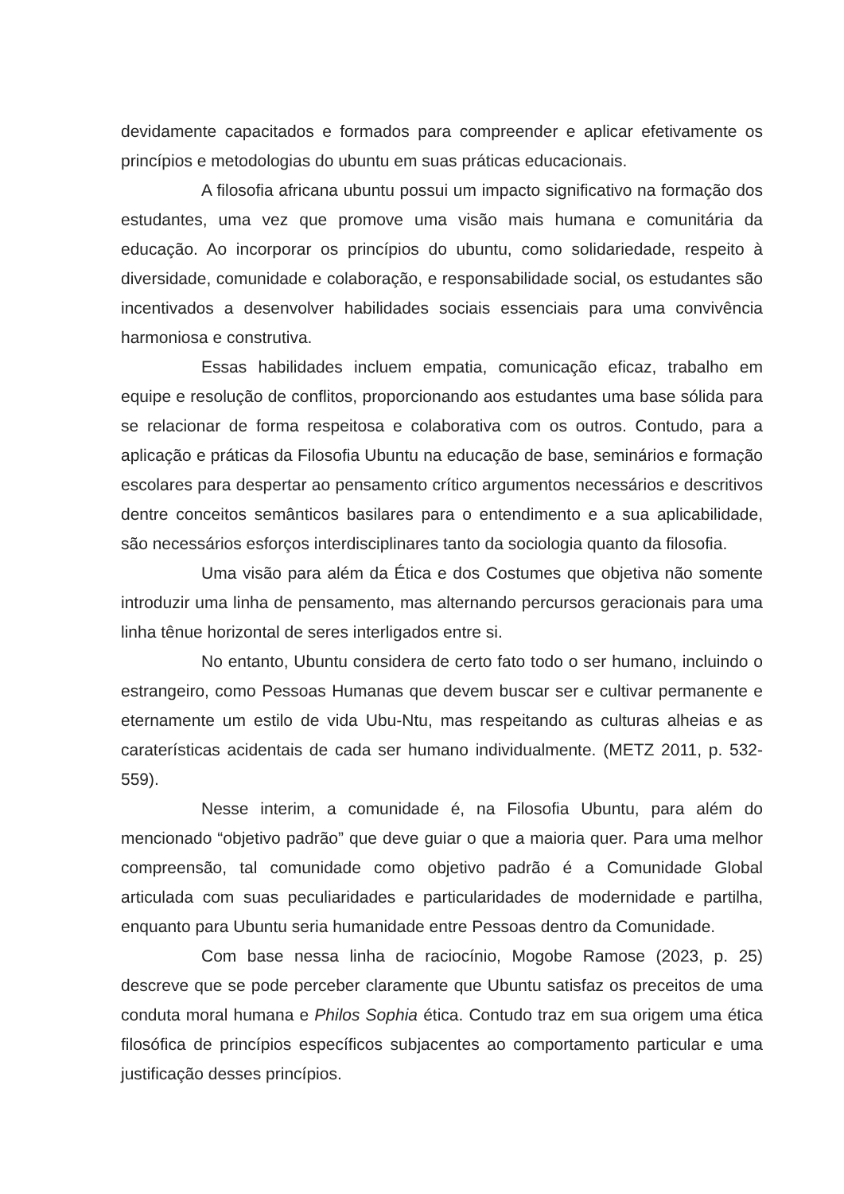devidamente capacitados e formados para compreender e aplicar efetivamente os princípios e metodologias do ubuntu em suas práticas educacionais.
A filosofia africana ubuntu possui um impacto significativo na formação dos estudantes, uma vez que promove uma visão mais humana e comunitária da educação. Ao incorporar os princípios do ubuntu, como solidariedade, respeito à diversidade, comunidade e colaboração, e responsabilidade social, os estudantes são incentivados a desenvolver habilidades sociais essenciais para uma convivência harmoniosa e construtiva.
Essas habilidades incluem empatia, comunicação eficaz, trabalho em equipe e resolução de conflitos, proporcionando aos estudantes uma base sólida para se relacionar de forma respeitosa e colaborativa com os outros. Contudo, para a aplicação e práticas da Filosofia Ubuntu na educação de base, seminários e formação escolares para despertar ao pensamento crítico argumentos necessários e descritivos dentre conceitos semânticos basilares para o entendimento e a sua aplicabilidade, são necessários esforços interdisciplinares tanto da sociologia quanto da filosofia.
Uma visão para além da Ética e dos Costumes que objetiva não somente introduzir uma linha de pensamento, mas alternando percursos geracionais para uma linha tênue horizontal de seres interligados entre si.
No entanto, Ubuntu considera de certo fato todo o ser humano, incluindo o estrangeiro, como Pessoas Humanas que devem buscar ser e cultivar permanente e eternamente um estilo de vida Ubu-Ntu, mas respeitando as culturas alheias e as caraterísticas acidentais de cada ser humano individualmente. (METZ 2011, p. 532-559).
Nesse interim, a comunidade é, na Filosofia Ubuntu, para além do mencionado “objetivo padrão” que deve guiar o que a maioria quer. Para uma melhor compreensão, tal comunidade como objetivo padrão é a Comunidade Global articulada com suas peculiaridades e particularidades de modernidade e partilha, enquanto para Ubuntu seria humanidade entre Pessoas dentro da Comunidade.
Com base nessa linha de raciocínio, Mogobe Ramose (2023, p. 25) descreve que se pode perceber claramente que Ubuntu satisfaz os preceitos de uma conduta moral humana e Philos Sophia ética. Contudo traz em sua origem uma ética filosófica de princípios específicos subjacentes ao comportamento particular e uma justificação desses princípios.